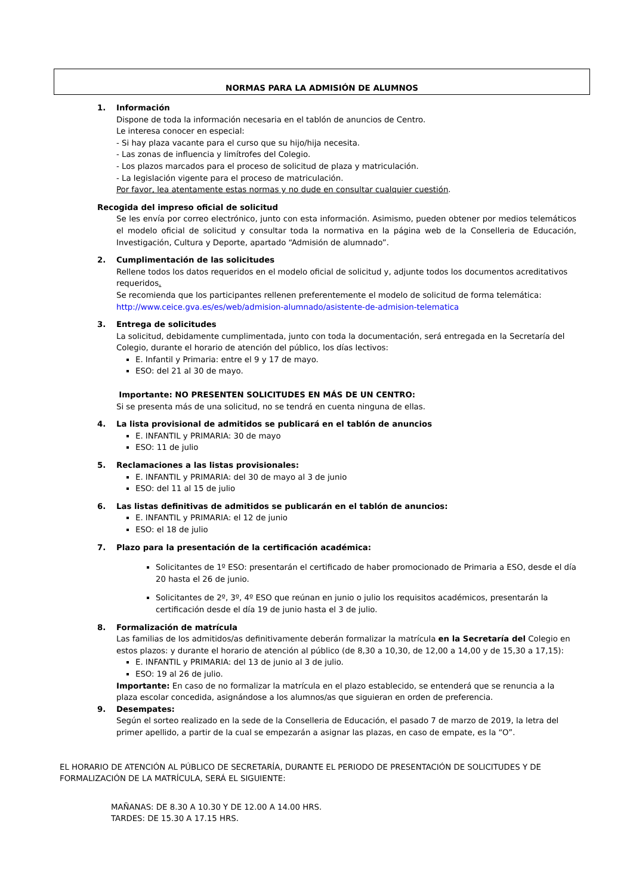NORMAS PARA LA ADMISIÓN DE ALUMNOS
1. Información
Dispone de toda la información necesaria en el tablón de anuncios de Centro.
Le interesa conocer en especial:
- Si hay plaza vacante para el curso que su hijo/hija necesita.
- Las zonas de influencia y limítrofes del Colegio.
- Los plazos marcados para el proceso de solicitud de plaza y matriculación.
- La legislación vigente para el proceso de matriculación.
Por favor, lea atentamente estas normas y no dude en consultar cualquier cuestión.
Recogida del impreso oficial de solicitud
Se les envía por correo electrónico, junto con esta información. Asimismo, pueden obtener por medios telemáticos el modelo oficial de solicitud y consultar toda la normativa en la página web de la Conselleria de Educación, Investigación, Cultura y Deporte, apartado “Admisión de alumnado”.
2. Cumplimentación de las solicitudes
Rellene todos los datos requeridos en el modelo oficial de solicitud y, adjunte todos los documentos acreditativos requeridos.
Se recomienda que los participantes rellenen preferentemente el modelo de solicitud de forma telemática:
http://www.ceice.gva.es/es/web/admision-alumnado/asistente-de-admision-telematica
3. Entrega de solicitudes
La solicitud, debidamente cumplimentada, junto con toda la documentación, será entregada en la Secretaría del Colegio, durante el horario de atención del público, los días lectivos:
E. Infantil y Primaria: entre el 9 y 17 de mayo.
ESO: del 21 al 30 de mayo.
Importante: NO PRESENTEN SOLICITUDES EN MÁS DE UN CENTRO:
Si se presenta más de una solicitud, no se tendrá en cuenta ninguna de ellas.
4. La lista provisional de admitidos se publicará en el tablón de anuncios
E. INFANTIL y PRIMARIA: 30 de mayo
ESO: 11 de julio
5. Reclamaciones a las listas provisionales:
E. INFANTIL y PRIMARIA: del 30 de mayo al 3 de junio
ESO: del 11 al 15 de julio
6. Las listas definitivas de admitidos se publicarán en el tablón de anuncios:
E. INFANTIL y PRIMARIA: el 12 de junio
ESO: el 18 de julio
7. Plazo para la presentación de la certificación académica:
Solicitantes de 1º ESO: presentarán el certificado de haber promocionado de Primaria a ESO, desde el día 20 hasta el 26 de junio.
Solicitantes de 2º, 3º, 4º ESO que reúnan en junio o julio los requisitos académicos, presentarán la certificación desde el día 19 de junio hasta el 3 de julio.
8. Formalización de matrícula
Las familias de los admitidos/as definitivamente deberán formalizar la matrícula en la Secretaría del Colegio en estos plazos: y durante el horario de atención al público (de 8,30 a 10,30, de 12,00 a 14,00 y de 15,30 a 17,15):
E. INFANTIL y PRIMARIA: del 13 de junio al 3 de julio.
ESO: 19 al 26 de julio.
Importante: En caso de no formalizar la matrícula en el plazo establecido, se entenderá que se renuncia a la plaza escolar concedida, asignándose a los alumnos/as que siguieran en orden de preferencia.
9. Desempates:
Según el sorteo realizado en la sede de la Conselleria de Educación, el pasado 7 de marzo de 2019, la letra del primer apellido, a partir de la cual se empezarán a asignar las plazas, en caso de empate, es la “O”.
EL HORARIO DE ATENCIÓN AL PÚBLICO DE SECRETARÍA, DURANTE EL PERIODO DE PRESENTACIÓN DE SOLICITUDES Y DE FORMALIZACIÓN DE LA MATRÍCULA, SERÁ EL SIGUIENTE:
MAÑANAS: DE 8.30 A 10.30 Y DE 12.00 A 14.00 HRS.
TARDES: DE 15.30 A 17.15 HRS.